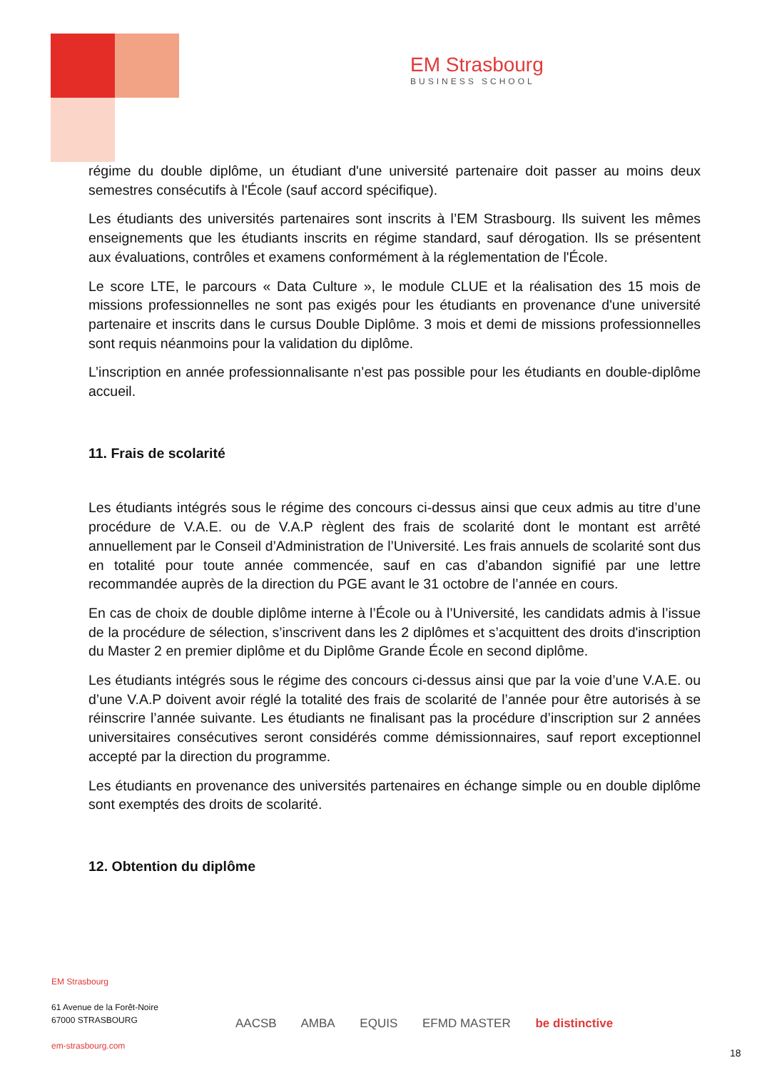EM Strasbourg
BUSINESS SCHOOL
régime du double diplôme, un étudiant d'une université partenaire doit passer au moins deux semestres consécutifs à l'École (sauf accord spécifique).
Les étudiants des universités partenaires sont inscrits à l’EM Strasbourg. Ils suivent les mêmes enseignements que les étudiants inscrits en régime standard, sauf dérogation. Ils se présentent aux évaluations, contrôles et examens conformément à la réglementation de l'École.
Le score LTE, le parcours « Data Culture », le module CLUE et la réalisation des 15 mois de missions professionnelles ne sont pas exigés pour les étudiants en provenance d'une université partenaire et inscrits dans le cursus Double Diplôme. 3 mois et demi de missions professionnelles sont requis néanmoins pour la validation du diplôme.
L’inscription en année professionnalisante n’est pas possible pour les étudiants en double-diplôme accueil.
11. Frais de scolarité
Les étudiants intégrés sous le régime des concours ci-dessus ainsi que ceux admis au titre d’une procédure de V.A.E. ou de V.A.P règlent des frais de scolarité dont le montant est arrêté annuellement par le Conseil d’Administration de l’Université. Les frais annuels de scolarité sont dus en totalité pour toute année commencée, sauf en cas d’abandon signifié par une lettre recommandée auprès de la direction du PGE avant le 31 octobre de l’année en cours.
En cas de choix de double diplôme interne à l’École ou à l’Université, les candidats admis à l’issue de la procédure de sélection, s’inscrivent dans les 2 diplômes et s’acquittent des droits d'inscription du Master 2 en premier diplôme et du Diplôme Grande École en second diplôme.
Les étudiants intégrés sous le régime des concours ci-dessus ainsi que par la voie d’une V.A.E. ou d’une V.A.P doivent avoir réglé la totalité des frais de scolarité de l’année pour être autorisés à se réinscrire l’année suivante. Les étudiants ne finalisant pas la procédure d’inscription sur 2 années universitaires consécutives seront considérés comme démissionnaires, sauf report exceptionnel accepté par la direction du programme.
Les étudiants en provenance des universités partenaires en échange simple ou en double diplôme sont exemptés des droits de scolarité.
12. Obtention du diplôme
EM Strasbourg
61 Avenue de la Forêt-Noire
67000 STRASBOURG
em-strasbourg.com
AACSB AMBA EQUIS EFMD MASTER be distinctive
18